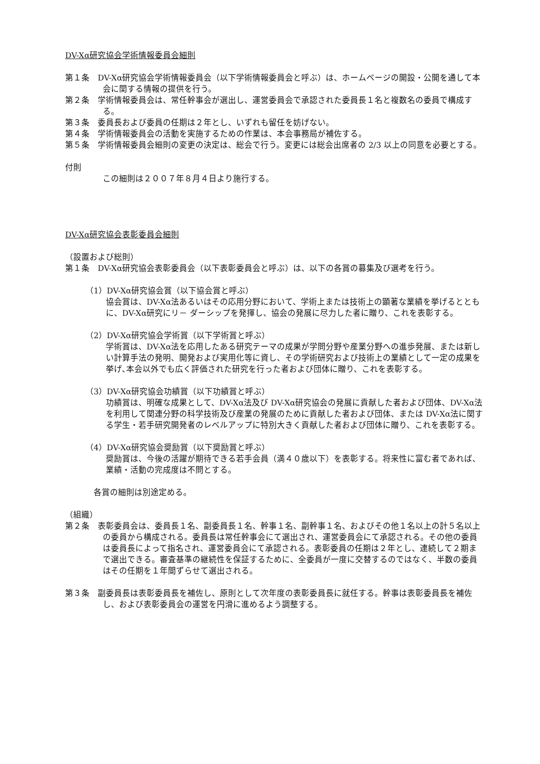DV-Xα研究協会学術情報委員会細則
第１条　DV-Xα研究協会学術情報委員会（以下学術情報委員会と呼ぶ）は、ホームページの開設・公開を通して本会に関する情報の提供を行う。
第２条　学術情報委員会は、常任幹事会が選出し、運営委員会で承認された委員長１名と複数名の委員で構成する。
第３条　委員長および委員の任期は２年とし、いずれも留任を妨げない。
第４条　学術情報委員会の活動を実施するための作業は、本会事務局が補佐する。
第５条　学術情報委員会細則の変更の決定は、総会で行う。変更には総会出席者の 2/3 以上の同意を必要とする。
付則
この細則は２００７年８月４日より施行する。
DV-Xα研究協会表彰委員会細則
（設置および総則）
第１条　DV-Xα研究協会表彰委員会（以下表彰委員会と呼ぶ）は、以下の各賞の募集及び選考を行う。
（1）DV-Xα研究協会賞（以下協会賞と呼ぶ）
協会賞は、DV-Xα法あるいはその応用分野において、学術上または技術上の顕著な業績を挙げるとともに、DV-Xα研究にリ－ ダーシップを発揮し、協会の発展に尽力した者に贈り、これを表彰する。
（2）DV-Xα研究協会学術賞（以下学術賞と呼ぶ）
学術賞は、DV-Xα法を応用したある研究テーマの成果が学問分野や産業分野への進歩発展、または新しい計算手法の発明、開発および実用化等に資し、その学術研究および技術上の業績として一定の成果を挙げ､本会以外でも広く評価された研究を行った者および団体に贈り、これを表彰する。
（3）DV-Xα研究協会功績賞（以下功績賞と呼ぶ）
功績賞は、明確な成果として、DV-Xα法及び DV-Xα研究協会の発展に貢献した者および団体、DV-Xα法を利用して関連分野の科学技術及び産業の発展のために貢献した者および団体、または DV-Xα法に関する学生・若手研究開発者のレベルアップに特別大きく貢献した者および団体に贈り、これを表彰する。
（4）DV-Xα研究協会奨励賞（以下奨励賞と呼ぶ）
奨励賞は、今後の活躍が期待できる若手会員（満４０歳以下）を表彰する。将来性に富む者であれば、業績・活動の完成度は不問とする。
各賞の細則は別途定める。
（組織）
第２条　表彰委員会は、委員長１名、副委員長１名、幹事１名、副幹事１名、およびその他１名以上の計５名以上の委員から構成される。委員長は常任幹事会にて選出され、運営委員会にて承認される。その他の委員は委員長によって指名され、運営委員会にて承認される。表彰委員の任期は２年とし、連続して２期まで選出できる。審査基準の継続性を保証するために、全委員が一度に交替するのではなく、半数の委員はその任期を１年間ずらせて選出される。
第３条　副委員長は表彰委員長を補佐し、原則として次年度の表彰委員長に就任する。幹事は表彰委員長を補佐し、および表彰委員会の運営を円滑に進めるよう調整する。